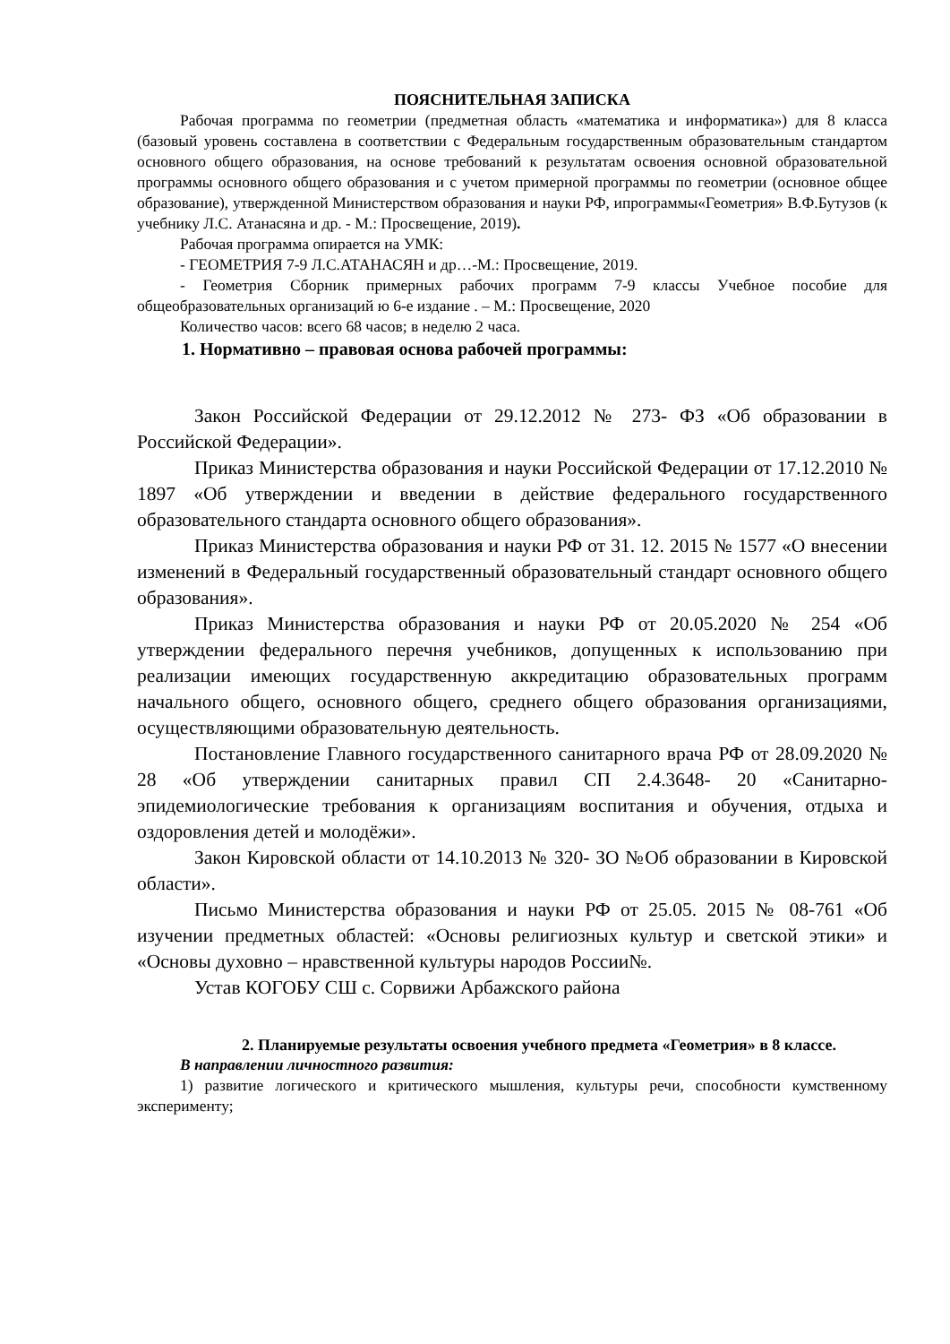ПОЯСНИТЕЛЬНАЯ ЗАПИСКА
Рабочая программа по геометрии (предметная область «математика и информатика») для 8 класса (базовый уровень составлена в соответствии с Федеральным государственным образовательным стандартом основного общего образования, на основе требований к результатам освоения основной образовательной программы основного общего образования и с учетом примерной программы по геометрии (основное общее образование), утвержденной Министерством образования и науки РФ, ипрограммы«Геометрия» В.Ф.Бутузов (к учебнику Л.С. Атанасяна и др. - М.: Просвещение, 2019).
Рабочая программа опирается на УМК:
- ГЕОМЕТРИЯ 7-9 Л.С.АТАНАСЯН и др…-М.: Просвещение, 2019.
- Геометрия Сборник примерных рабочих программ 7-9 классы Учебное пособие для общеобразовательных организаций ю 6-е издание . – М.: Просвещение, 2020
Количество часов: всего 68 часов; в неделю 2 часа.
1. Нормативно – правовая основа рабочей программы:
Закон Российской Федерации от 29.12.2012 № 273- ФЗ «Об образовании в Российской Федерации».
Приказ Министерства образования и науки Российской Федерации от 17.12.2010 № 1897 «Об утверждении и введении в действие федерального государственного образовательного стандарта основного общего образования».
Приказ Министерства образования и науки РФ от 31. 12. 2015 № 1577 «О внесении изменений в Федеральный государственный образовательный стандарт основного общего образования».
Приказ Министерства образования и науки РФ от 20.05.2020 № 254 «Об утверждении федерального перечня учебников, допущенных к использованию при реализации имеющих государственную аккредитацию образовательных программ начального общего, основного общего, среднего общего образования организациями, осуществляющими образовательную деятельность.
Постановление Главного государственного санитарного врача РФ от 28.09.2020 № 28 «Об утверждении санитарных правил СП 2.4.3648- 20 «Санитарно- эпидемиологические требования к организациям воспитания и обучения, отдыха и оздоровления детей и молодёжи».
Закон Кировской области от 14.10.2013 № 320- ЗО №Об образовании в Кировской области».
Письмо Министерства образования и науки РФ от 25.05. 2015 № 08-761 «Об изучении предметных областей: «Основы религиозных культур и светской этики» и «Основы духовно – нравственной культуры народов России№.
Устав КОГОБУ СШ с. Сорвижи Арбажского района
2. Планируемые результаты освоения учебного предмета «Геометрия» в 8 классе.
В направлении личностного развития:
1) развитие логического и критического мышления, культуры речи, способности кумственному эксперименту;